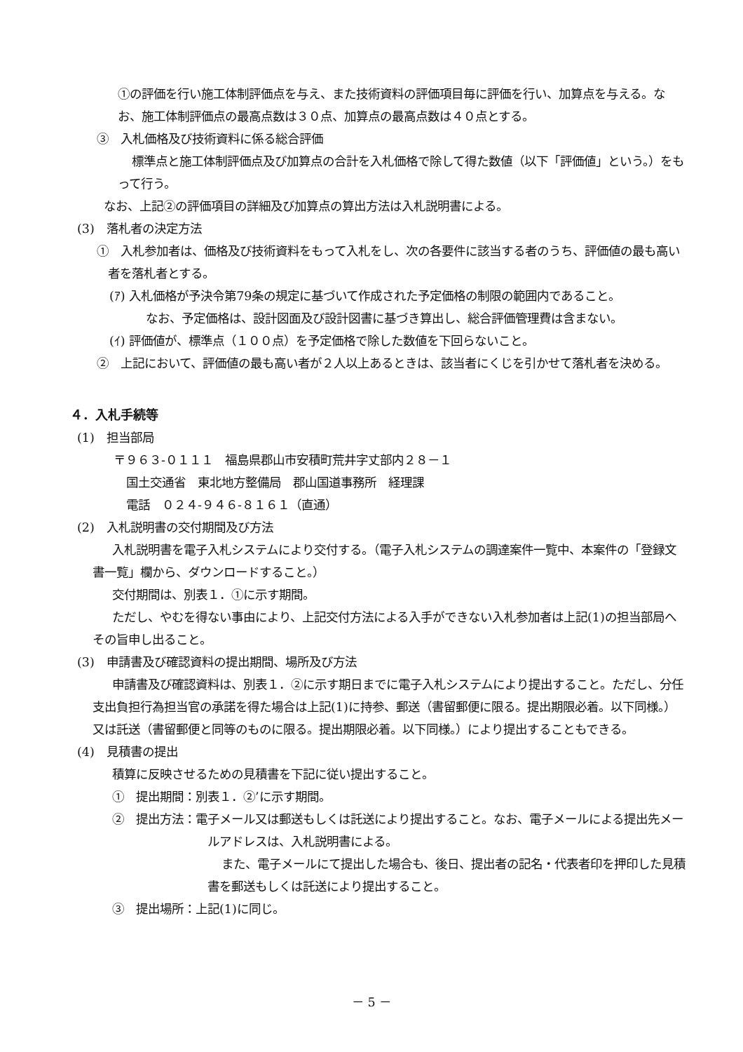①の評価を行い施工体制評価点を与え、また技術資料の評価項目毎に評価を行い、加算点を与える。なお、施工体制評価点の最高点数は３０点、加算点の最高点数は４０点とする。
③　入札価格及び技術資料に係る総合評価
標準点と施工体制評価点及び加算点の合計を入札価格で除して得た数値（以下「評価値」という。）をもって行う。
なお、上記②の評価項目の詳細及び加算点の算出方法は入札説明書による。
(3)　落札者の決定方法
①　入札参加者は、価格及び技術資料をもって入札をし、次の各要件に該当する者のうち、評価値の最も高い者を落札者とする。
(ｱ) 入札価格が予決令第79条の規定に基づいて作成された予定価格の制限の範囲内であること。
なお、予定価格は、設計図面及び設計図書に基づき算出し、総合評価管理費は含まない。
(ｲ) 評価値が、標準点（１００点）を予定価格で除した数値を下回らないこと。
②　上記において、評価値の最も高い者が２人以上あるときは、該当者にくじを引かせて落札者を決める。
４．入札手続等
(1)　担当部局
〒９６３-０１１１　福島県郡山市安積町荒井字丈部内２８－１
国土交通省　東北地方整備局　郡山国道事務所　経理課
電話　０２４-９４６-８１６１（直通）
(2)　入札説明書の交付期間及び方法
入札説明書を電子入札システムにより交付する。（電子入札システムの調達案件一覧中、本案件の「登録文書一覧」欄から、ダウンロードすること。）
交付期間は、別表１．①に示す期間。
ただし、やむを得ない事由により、上記交付方法による入手ができない入札参加者は上記(1)の担当部局へその旨申し出ること。
(3)　申請書及び確認資料の提出期間、場所及び方法
申請書及び確認資料は、別表１．②に示す期日までに電子入札システムにより提出すること。ただし、分任支出負担行為担当官の承諾を得た場合は上記(1)に持参、郵送（書留郵便に限る。提出期限必着。以下同様。）又は託送（書留郵便と同等のものに限る。提出期限必着。以下同様。）により提出することもできる。
(4)　見積書の提出
積算に反映させるための見積書を下記に従い提出すること。
①　提出期間：別表１．②’に示す期間。
②　提出方法：電子メール又は郵送もしくは託送により提出すること。なお、電子メールによる提出先メールアドレスは、入札説明書による。
また、電子メールにて提出した場合も、後日、提出者の記名・代表者印を押印した見積書を郵送もしくは託送により提出すること。
③　提出場所：上記(1)に同じ。
－ 5 －